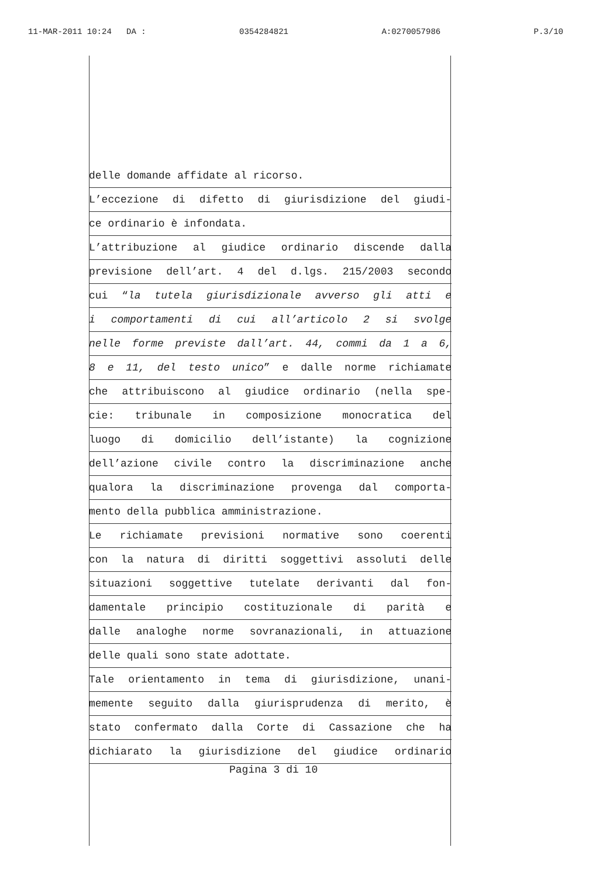11-MAR-2011 10:24 DA : 0354284821 A:0270057986 P.3/10
delle domande affidate al ricorso.
L’eccezione di difetto di giurisdizione del giudi-
ce ordinario è infondata.
L’attribuzione al giudice ordinario discende dalla
previsione dell’art. 4 del d.lgs. 215/2003 secondo
cui “la tutela giurisdizionale avverso gli atti e
i comportamenti di cui all’articolo 2 si svolge
nelle forme previste dall’art. 44, commi da 1 a 6,
8 e 11, del testo unico” e dalle norme richiamate
che attribuiscono al giudice ordinario (nella spe-
cie: tribunale in composizione monocratica del
luogo di domicilio dell’istante) la cognizione
dell’azione civile contro la discriminazione anche
qualora la discriminazione provenga dal comporta-
mento della pubblica amministrazione.
Le richiamate previsioni normative sono coerenti
con la natura di diritti soggettivi assoluti delle
situazioni soggettive tutelate derivanti dal fon-
damentale principio costituzionale di parità e
dalle analoghe norme sovranazionali, in attuazione
delle quali sono state adottate.
Tale orientamento in tema di giurisdizione, unani-
memente seguito dalla giurisprudenza di merito, è
stato confermato dalla Corte di Cassazione che ha
dichiarato la giurisdizione del giudice ordinario
Pagina 3 di 10